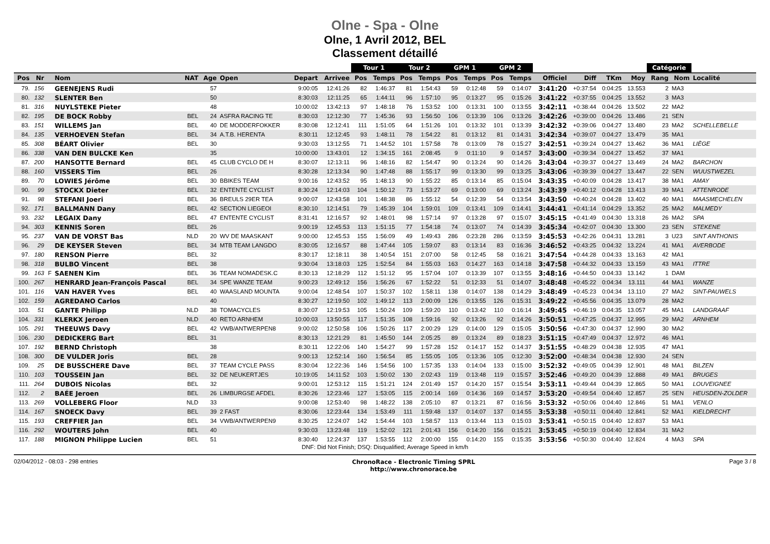Olne - Spa - Olne
Olne, 1 Avril 2012, BEL
Classement détaillé
| | | | | | | | | | Tour 1 | | Tour 2 | | GPM 1 | | GPM 2 | | | | | | Catégorie | | |
| --- | --- | --- | --- | --- | --- | --- | --- | --- | --- | --- | --- | --- | --- | --- | --- | --- | --- | --- | --- | --- | --- | --- | --- |
| Pos | Nr | | Nom | NAT | Age | Open | Depart | Arrivee | Pos | Temps | Pos | Temps | Pos | Temps | Pos | Temps | Officiel | Diff | TKm | Moy | Rang | Nom | Localité |
| 79. | 156 | | GEENEJENS Rudi | | 57 | | 9:00:05 | 12:41:26 | 82 | 1:46:37 | 81 | 1:54:43 | 59 | 0:12:48 | 59 | 0:14:07 | 3:41:20 | +0:37:54 | 0:04:25 | 13.553 | 2 | MA3 | |
| 80. | 132 | | SLENTER Ben | | 50 | | 8:30:03 | 12:11:25 | 65 | 1:44:11 | 96 | 1:57:10 | 95 | 0:13:27 | 95 | 0:15:26 | 3:41:22 | +0:37:55 | 0:04:25 | 13.552 | 3 | MA3 | |
| 81. | 316 | | NUYLSTEKE Pieter | | 48 | | 10:00:02 | 13:42:13 | 97 | 1:48:18 | 76 | 1:53:52 | 100 | 0:13:31 | 100 | 0:13:55 | 3:42:11 | +0:38:44 | 0:04:26 | 13.502 | 22 | MA2 | |
| 82. | 195 | | DE BOCK Robby | BEL | 24 | ASFRA RACING TE | 8:30:03 | 12:12:30 | 77 | 1:45:36 | 93 | 1:56:50 | 106 | 0:13:39 | 106 | 0:13:26 | 3:42:26 | +0:39:00 | 0:04:26 | 13.486 | 21 | SEN | |
| 83. | 151 | | WILLEMS Jan | BEL | 40 | DE MODDERFOKKER | 8:30:08 | 12:12:41 | 111 | 1:51:05 | 64 | 1:51:26 | 101 | 0:13:32 | 101 | 0:13:39 | 3:42:32 | +0:39:06 | 0:04:27 | 13.480 | 23 | MA2 | SCHELLEBELLE |
| 84. | 135 | | VERHOEVEN Stefan | BEL | 34 | A.T.B. HERENTA | 8:30:11 | 12:12:45 | 93 | 1:48:11 | 78 | 1:54:22 | 81 | 0:13:12 | 81 | 0:14:31 | 3:42:34 | +0:39:07 | 0:04:27 | 13.479 | 35 | MA1 | |
| 85. | 308 | | BÉART Olivier | BEL | 30 | | 9:30:03 | 13:12:55 | 71 | 1:44:52 | 101 | 1:57:58 | 78 | 0:13:09 | 78 | 0:15:27 | 3:42:51 | +0:39:24 | 0:04:27 | 13.462 | 36 | MA1 | LIÈGE |
| 86. | 338 | | VAN DEN BULCKE Ken | | 35 | | 10:00:00 | 13:43:01 | 12 | 1:34:15 | 161 | 2:08:45 | 9 | 0:11:10 | 9 | 0:14:57 | 3:43:00 | +0:39:34 | 0:04:27 | 13.452 | 37 | MA1 | |
| 87. | 200 | | HANSOTTE Bernard | BEL | 45 | CLUB CYCLO DE H | 8:30:07 | 12:13:11 | 96 | 1:48:16 | 82 | 1:54:47 | 90 | 0:13:24 | 90 | 0:14:26 | 3:43:04 | +0:39:37 | 0:04:27 | 13.449 | 24 | MA2 | BARCHON |
| 88. | 160 | | VISSERS Tim | BEL | 26 | | 8:30:28 | 12:13:34 | 90 | 1:47:48 | 88 | 1:55:17 | 99 | 0:13:30 | 99 | 0:13:25 | 3:43:06 | +0:39:39 | 0:04:27 | 13.447 | 22 | SEN | WUUSTWEZEL |
| 89. | 70 | | LOWIES Jérôme | BEL | 30 | BBIKES TEAM | 9:00:16 | 12:43:52 | 95 | 1:48:13 | 90 | 1:55:22 | 85 | 0:13:14 | 85 | 0:15:04 | 3:43:35 | +0:40:09 | 0:04:28 | 13.417 | 38 | MA1 | AMAY |
| 90. | 99 | | STOCKX Dieter | BEL | 32 | ENTENTE CYCLIST | 8:30:24 | 12:14:03 | 104 | 1:50:12 | 73 | 1:53:27 | 69 | 0:13:00 | 69 | 0:13:24 | 3:43:39 | +0:40:12 | 0:04:28 | 13.413 | 39 | MA1 | ATTENRODE |
| 91. | 98 | | STEFANI Joeri | BEL | 36 | BREULS 29ER TEA | 9:00:07 | 12:43:58 | 101 | 1:48:38 | 86 | 1:55:12 | 54 | 0:12:39 | 54 | 0:13:54 | 3:43:50 | +0:40:24 | 0:04:28 | 13.402 | 40 | MA1 | MAASMECHELEN |
| 92. | 171 | | BALLMANN Dany | BEL | 42 | SECTION LIEGEOI | 8:30:10 | 12:14:51 | 79 | 1:45:39 | 104 | 1:59:01 | 109 | 0:13:41 | 109 | 0:14:41 | 3:44:41 | +0:41:14 | 0:04:29 | 13.352 | 25 | MA2 | MALMEDY |
| 93. | 232 | | LEGAIX Dany | BEL | 47 | ENTENTE CYCLIST | 8:31:41 | 12:16:57 | 92 | 1:48:01 | 98 | 1:57:14 | 97 | 0:13:28 | 97 | 0:15:07 | 3:45:15 | +0:41:49 | 0:04:30 | 13.318 | 26 | MA2 | SPA |
| 94. | 303 | | KENNIS Soren | BEL | 26 | | 9:00:19 | 12:45:53 | 113 | 1:51:15 | 77 | 1:54:18 | 74 | 0:13:07 | 74 | 0:14:39 | 3:45:34 | +0:42:07 | 0:04:30 | 13.300 | 23 | SEN | STEKENE |
| 95. | 237 | | VAN DE VORST Bas | NLD | 20 | WV DE MAASKANT | 9:00:00 | 12:45:53 | 155 | 1:56:09 | 49 | 1:49:43 | 286 | 0:23:28 | 286 | 0:13:59 | 3:45:53 | +0:42:26 | 0:04:31 | 13.281 | 3 | U23 | SINT ANTHONIS |
| 96. | 29 | | DE KEYSER Steven | BEL | 34 | MTB TEAM LANGDO | 8:30:05 | 12:16:57 | 88 | 1:47:44 | 105 | 1:59:07 | 83 | 0:13:14 | 83 | 0:16:36 | 3:46:52 | +0:43:25 | 0:04:32 | 13.224 | 41 | MA1 | AVERBODE |
| 97. | 180 | | RENSON Pierre | BEL | 32 | | 8:30:17 | 12:18:11 | 38 | 1:40:54 | 151 | 2:07:00 | 58 | 0:12:45 | 58 | 0:16:21 | 3:47:54 | +0:44:28 | 0:04:33 | 13.163 | 42 | MA1 | |
| 98. | 318 | | BULBO Vincent | BEL | 38 | | 9:30:04 | 13:18:03 | 125 | 1:52:54 | 84 | 1:55:03 | 163 | 0:14:27 | 163 | 0:14:18 | 3:47:58 | +0:44:32 | 0:04:33 | 13.159 | 43 | MA1 | ITTRE |
| 99. | 163 | F | SAENEN Kim | BEL | 36 | TEAM NOMADESK.C | 8:30:13 | 12:18:29 | 112 | 1:51:12 | 95 | 1:57:04 | 107 | 0:13:39 | 107 | 0:13:55 | 3:48:16 | +0:44:50 | 0:04:33 | 13.142 | 1 | DAM | |
| 100. | 267 | | HENRARD Jean-François Pascal | BEL | 34 | SPE WANZE TEAM | 9:00:23 | 12:49:12 | 156 | 1:56:26 | 67 | 1:52:22 | 51 | 0:12:33 | 51 | 0:14:07 | 3:48:48 | +0:45:22 | 0:04:34 | 13.111 | 44 | MA1 | WANZE |
| 101. | 116 | | VAN HAVER Yves | BEL | 40 | WAASLAND MOUNTA | 9:00:04 | 12:48:54 | 107 | 1:50:37 | 102 | 1:58:11 | 138 | 0:14:07 | 138 | 0:14:29 | 3:48:49 | +0:45:23 | 0:04:34 | 13.110 | 27 | MA2 | SINT-PAUWELS |
| 102. | 159 | | AGREDANO Carlos | | 40 | | 8:30:27 | 12:19:50 | 102 | 1:49:12 | 113 | 2:00:09 | 126 | 0:13:55 | 126 | 0:15:31 | 3:49:22 | +0:45:56 | 0:04:35 | 13.079 | 28 | MA2 | |
| 103. | 51 | | GANTE Philipp | NLD | 38 | TOMACYCLES | 8:30:07 | 12:19:53 | 105 | 1:50:24 | 109 | 1:59:20 | 110 | 0:13:42 | 110 | 0:16:14 | 3:49:45 | +0:46:19 | 0:04:35 | 13.057 | 45 | MA1 | LANDGRAAF |
| 104. | 331 | | KLERKX Jeroen | NLD | 40 | RETO ARNHEM | 10:00:03 | 13:50:55 | 117 | 1:51:35 | 108 | 1:59:16 | 92 | 0:13:26 | 92 | 0:14:26 | 3:50:51 | +0:47:25 | 0:04:37 | 12.995 | 29 | MA2 | ARNHEM |
| 105. | 291 | | THEEUWS Davy | BEL | 42 | VWB/ANTWERPEN8 | 9:00:02 | 12:50:58 | 106 | 1:50:26 | 117 | 2:00:29 | 129 | 0:14:00 | 129 | 0:15:05 | 3:50:56 | +0:47:30 | 0:04:37 | 12.990 | 30 | MA2 | |
| 106. | 230 | | DEDICKERG Bart | BEL | 31 | | 8:30:13 | 12:21:29 | 81 | 1:45:50 | 144 | 2:05:25 | 89 | 0:13:24 | 89 | 0:18:23 | 3:51:15 | +0:47:49 | 0:04:37 | 12.972 | 46 | MA1 | |
| 107. | 192 | | BERND Christoph | | 38 | | 8:30:11 | 12:22:06 | 140 | 1:54:27 | 99 | 1:57:28 | 152 | 0:14:17 | 152 | 0:14:37 | 3:51:55 | +0:48:29 | 0:04:38 | 12.935 | 47 | MA1 | |
| 108. | 300 | | DE VULDER Joris | BEL | 28 | | 9:00:13 | 12:52:14 | 160 | 1:56:54 | 85 | 1:55:05 | 105 | 0:13:36 | 105 | 0:12:30 | 3:52:00 | +0:48:34 | 0:04:38 | 12.930 | 24 | SEN | |
| 109. | 25 | | DE BUSSCHERE Dave | BEL | 37 | TEAM CYCLE PASS | 8:30:04 | 12:22:36 | 146 | 1:54:56 | 100 | 1:57:35 | 133 | 0:14:04 | 133 | 0:15:00 | 3:52:32 | +0:49:05 | 0:04:39 | 12.901 | 48 | MA1 | BILZEN |
| 110. | 103 | | TOUSSEIN Jan | BEL | 32 | DE NEUKERTJES | 10:19:05 | 14:11:52 | 103 | 1:50:02 | 130 | 2:02:43 | 119 | 0:13:48 | 119 | 0:15:57 | 3:52:46 | +0:49:20 | 0:04:39 | 12.888 | 49 | MA1 | BRUGES |
| 111. | 264 | | DUBOIS Nicolas | BEL | 32 | | 9:00:01 | 12:53:12 | 115 | 1:51:21 | 124 | 2:01:49 | 157 | 0:14:20 | 157 | 0:15:54 | 3:53:11 | +0:49:44 | 0:04:39 | 12.865 | 50 | MA1 | LOUVEIGNEE |
| 112. | 2 | | BAÉE Jeroen | BEL | 26 | LIMBURGSE AFDEL | 8:30:26 | 12:23:46 | 127 | 1:53:05 | 115 | 2:00:14 | 169 | 0:14:36 | 169 | 0:14:57 | 3:53:20 | +0:49:54 | 0:04:40 | 12.857 | 25 | SEN | HEUSDEN-ZOLDER |
| 113. | 269 | | VOLLEBERG Floor | NLD | 33 | | 9:00:08 | 12:53:40 | 98 | 1:48:22 | 138 | 2:05:10 | 87 | 0:13:21 | 87 | 0:16:56 | 3:53:32 | +0:50:06 | 0:04:40 | 12.846 | 51 | MA1 | VENLO |
| 114. | 167 | | SNOECK Davy | BEL | 39 | 2 FAST | 8:30:06 | 12:23:44 | 134 | 1:53:49 | 111 | 1:59:48 | 137 | 0:14:07 | 137 | 0:14:55 | 3:53:38 | +0:50:11 | 0:04:40 | 12.841 | 52 | MA1 | KIELDRECHT |
| 115. | 193 | | CREFFIER Jan | BEL | 34 | VWB/ANTWERPEN9 | 8:30:25 | 12:24:07 | 142 | 1:54:44 | 103 | 1:58:57 | 113 | 0:13:44 | 113 | 0:15:03 | 3:53:41 | +0:50:15 | 0:04:40 | 12.837 | 53 | MA1 | |
| 116. | 292 | | WOUTERS John | BEL | 40 | | 9:30:03 | 13:23:48 | 119 | 1:52:02 | 121 | 2:01:43 | 156 | 0:14:20 | 156 | 0:15:21 | 3:53:45 | +0:50:19 | 0:04:40 | 12.834 | 31 | MA2 | |
| 117. | 188 | | MIGNON Philippe Lucien | BEL | 51 | | 8:30:40 | 12:24:37 | 137 | 1:53:55 | 112 | 2:00:00 | 155 | 0:14:20 | 155 | 0:15:35 | 3:53:56 | +0:50:30 | 0:04:40 | 12.824 | 4 | MA3 | SPA |
DNF: Did Not Finish; DSQ: Disqualified; Average Speed in km/h
02/04/2012 - 08:03 - 298 entries ChronoRace - Electronic Timing SPRL
http://www.chronorace.be Page 3 / 8